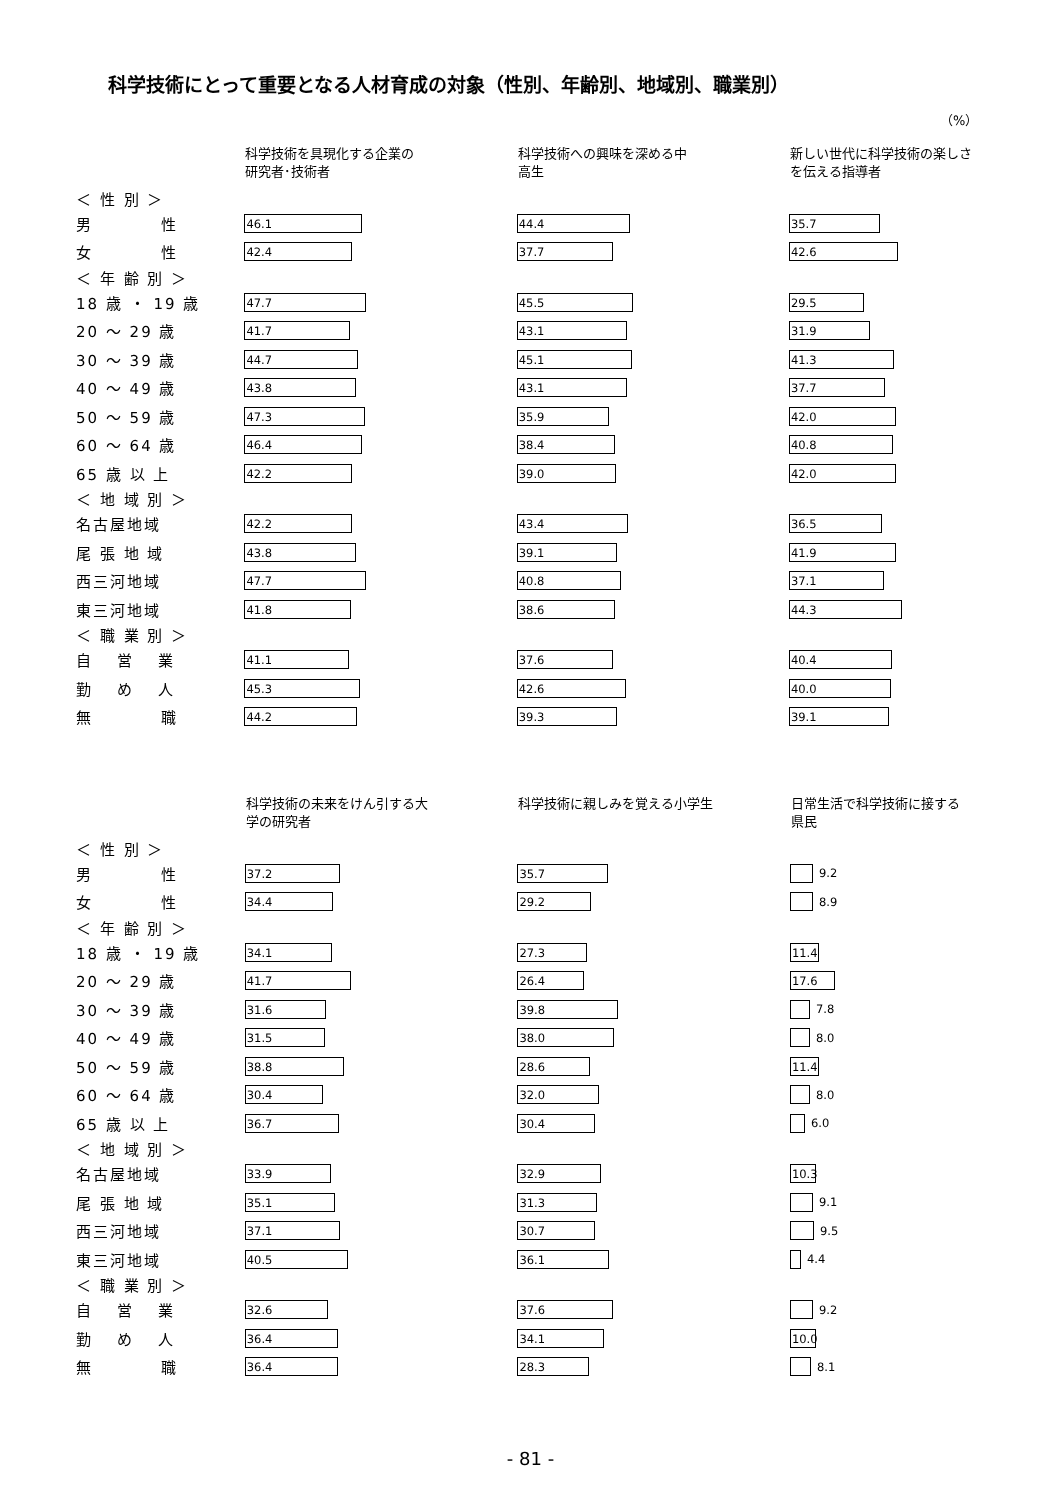科学技術にとって重要となる人材育成の対象（性別、年齢別、地域別、職業別）
（%）
| | 科学技術を具現化する企業の 研究者･技術者 | 科学技術への興味を深める中 高生 | 新しい世代に科学技術の楽しさ を伝える指導者 |
| --- | --- | --- | --- |
| ＜ 性 別 ＞ | | | |
| 男 性 | 46.1 | 44.4 | 35.7 |
| 女 性 | 42.4 | 37.7 | 42.6 |
| ＜ 年 齢 別 ＞ | | | |
| 18 歳 ・ 19 歳 | 47.7 | 45.5 | 29.5 |
| 20 ～ 29 歳 | 41.7 | 43.1 | 31.9 |
| 30 ～ 39 歳 | 44.7 | 45.1 | 41.3 |
| 40 ～ 49 歳 | 43.8 | 43.1 | 37.7 |
| 50 ～ 59 歳 | 47.3 | 35.9 | 42.0 |
| 60 ～ 64 歳 | 46.4 | 38.4 | 40.8 |
| 65 歳 以 上 | 42.2 | 39.0 | 42.0 |
| ＜ 地 域 別 ＞ | | | |
| 名古屋地域 | 42.2 | 43.4 | 36.5 |
| 尾 張 地 域 | 43.8 | 39.1 | 41.9 |
| 西三河地域 | 47.7 | 40.8 | 37.1 |
| 東三河地域 | 41.8 | 38.6 | 44.3 |
| ＜ 職 業 別 ＞ | | | |
| 自 営 業 | 41.1 | 37.6 | 40.4 |
| 勤 め 人 | 45.3 | 42.6 | 40.0 |
| 無 職 | 44.2 | 39.3 | 39.1 |
| | 科学技術の未来をけん引する大 学の研究者 | 科学技術に親しみを覚える小学生 | 日常生活で科学技術に接する 県民 |
| --- | --- | --- | --- |
| ＜ 性 別 ＞ | | | |
| 男 性 | 37.2 | 35.7 | 9.2 |
| 女 性 | 34.4 | 29.2 | 8.9 |
| ＜ 年 齢 別 ＞ | | | |
| 18 歳 ・ 19 歳 | 34.1 | 27.3 | 11.4 |
| 20 ～ 29 歳 | 41.7 | 26.4 | 17.6 |
| 30 ～ 39 歳 | 31.6 | 39.8 | 7.8 |
| 40 ～ 49 歳 | 31.5 | 38.0 | 8.0 |
| 50 ～ 59 歳 | 38.8 | 28.6 | 11.4 |
| 60 ～ 64 歳 | 30.4 | 32.0 | 8.0 |
| 65 歳 以 上 | 36.7 | 30.4 | 6.0 |
| ＜ 地 域 別 ＞ | | | |
| 名古屋地域 | 33.9 | 32.9 | 10.3 |
| 尾 張 地 域 | 35.1 | 31.3 | 9.1 |
| 西三河地域 | 37.1 | 30.7 | 9.5 |
| 東三河地域 | 40.5 | 36.1 | 4.4 |
| ＜ 職 業 別 ＞ | | | |
| 自 営 業 | 32.6 | 37.6 | 9.2 |
| 勤 め 人 | 36.4 | 34.1 | 10.0 |
| 無 職 | 36.4 | 28.3 | 8.1 |
- 81 -